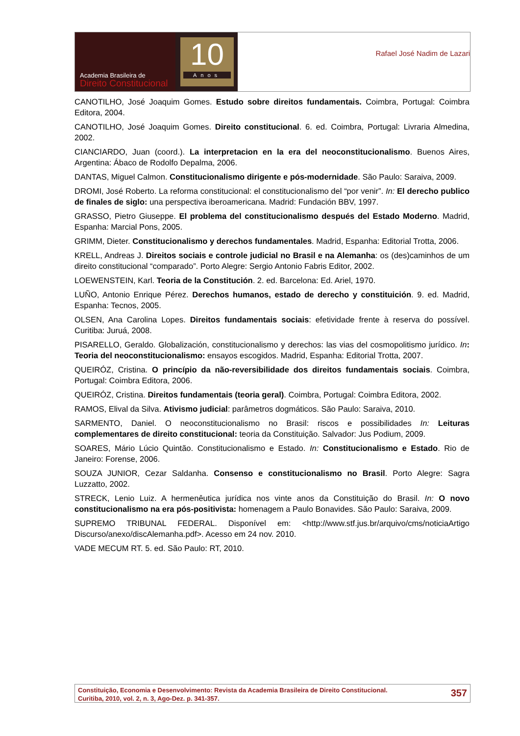Academia Brasileira de
Direito Constitucional
10
Anos
Rafael José Nadim de Lazari
CANOTILHO, José Joaquim Gomes. Estudo sobre direitos fundamentais. Coimbra, Portugal: Coimbra Editora, 2004.
CANOTILHO, José Joaquim Gomes. Direito constitucional. 6. ed. Coimbra, Portugal: Livraria Almedina, 2002.
CIANCIARDO, Juan (coord.). La interpretacion en la era del neoconstitucionalismo. Buenos Aires, Argentina: Ábaco de Rodolfo Depalma, 2006.
DANTAS, Miguel Calmon. Constitucionalismo dirigente e pós-modernidade. São Paulo: Saraiva, 2009.
DROMI, José Roberto. La reforma constitucional: el constitucionalismo del “por venir”. In: El derecho publico de finales de siglo: una perspectiva iberoamericana. Madrid: Fundación BBV, 1997.
GRASSO, Pietro Giuseppe. El problema del constitucionalismo después del Estado Moderno. Madrid, Espanha: Marcial Pons, 2005.
GRIMM, Dieter. Constitucionalismo y derechos fundamentales. Madrid, Espanha: Editorial Trotta, 2006.
KRELL, Andreas J. Direitos sociais e controle judicial no Brasil e na Alemanha: os (des)caminhos de um direito constitucional “comparado”. Porto Alegre: Sergio Antonio Fabris Editor, 2002.
LOEWENSTEIN, Karl. Teoria de la Constitución. 2. ed. Barcelona: Ed. Ariel, 1970.
LUÑO, Antonio Enrique Pérez. Derechos humanos, estado de derecho y constituición. 9. ed. Madrid, Espanha: Tecnos, 2005.
OLSEN, Ana Carolina Lopes. Direitos fundamentais sociais: efetividade frente à reserva do possível. Curitiba: Juruá, 2008.
PISARELLO, Geraldo. Globalización, constitucionalismo y derechos: las vias del cosmopolitismo jurídico. In: Teoria del neoconstitucionalismo: ensayos escogidos. Madrid, Espanha: Editorial Trotta, 2007.
QUEIRÓZ, Cristina. O princípio da não-reversibilidade dos direitos fundamentais sociais. Coimbra, Portugal: Coimbra Editora, 2006.
QUEIRÓZ, Cristina. Direitos fundamentais (teoria geral). Coimbra, Portugal: Coimbra Editora, 2002.
RAMOS, Elival da Silva. Ativismo judicial: parâmetros dogmáticos. São Paulo: Saraiva, 2010.
SARMENTO, Daniel. O neoconstitucionalismo no Brasil: riscos e possibilidades In: Leituras complementares de direito constitucional: teoria da Constituição. Salvador: Jus Podium, 2009.
SOARES, Mário Lúcio Quintão. Constitucionalismo e Estado. In: Constitucionalismo e Estado. Rio de Janeiro: Forense, 2006.
SOUZA JUNIOR, Cezar Saldanha. Consenso e constitucionalismo no Brasil. Porto Alegre: Sagra Luzzatto, 2002.
STRECK, Lenio Luiz. A hermenêutica jurídica nos vinte anos da Constituição do Brasil. In: O novo constitucionalismo na era pós-positivista: homenagem a Paulo Bonavides. São Paulo: Saraiva, 2009.
SUPREMO TRIBUNAL FEDERAL. Disponível em: <http://www.stf.jus.br/arquivo/cms/noticiaArtigo Discurso/anexo/discAlemanha.pdf>. Acesso em 24 nov. 2010.
VADE MECUM RT. 5. ed. São Paulo: RT, 2010.
Constituição, Economia e Desenvolvimento: Revista da Academia Brasileira de Direito Constitucional.
Curitiba, 2010, vol. 2, n. 3, Ago-Dez. p. 341-357.
357